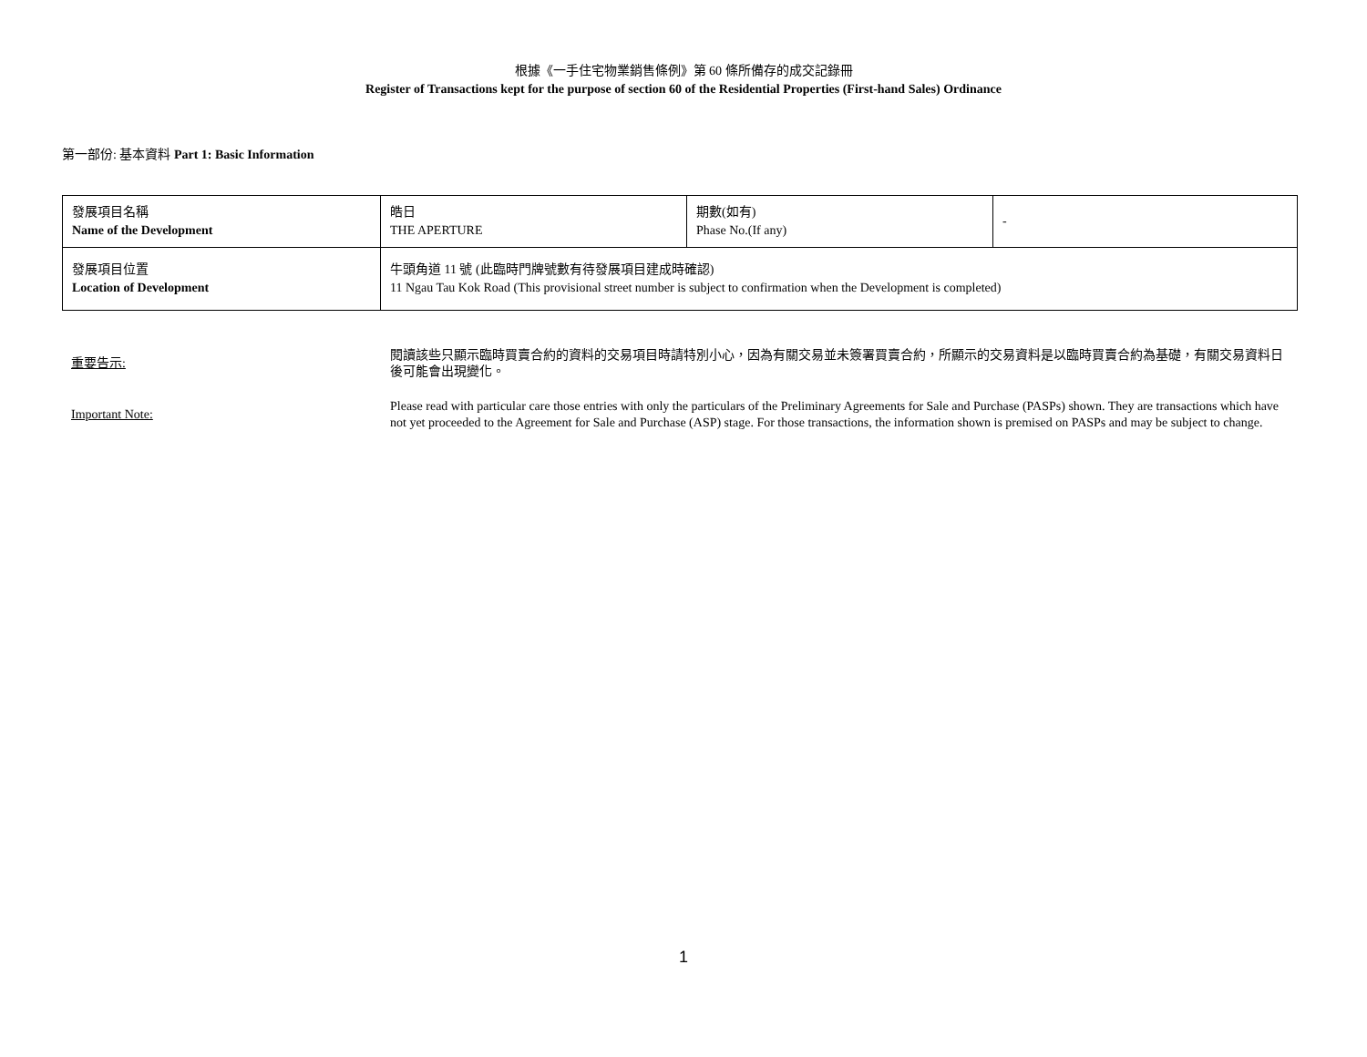根據《一手住宅物業銷售條例》第 60 條所備存的成交記錄冊
Register of Transactions kept for the purpose of section 60 of the Residential Properties (First-hand Sales) Ordinance
第一部份: 基本資料 Part 1: Basic Information
| 發展項目名稱 Name of the Development | 皓日 THE APERTURE | 期數(如有) Phase No.(If any) | - |
| 發展項目位置 Location of Development | 牛頭角道 11 號 (此臨時門牌號數有待發展項目建成時確認) 11 Ngau Tau Kok Road (This provisional street number is subject to confirmation when the Development is completed) | | |
重要告示:
閱讀該些只顯示臨時買賣合約的資料的交易項目時請特別小心，因為有關交易並未簽署買賣合約，所顯示的交易資料是以臨時買賣合約為基礎，有關交易資料日後可能會出現變化。
Important Note:
Please read with particular care those entries with only the particulars of the Preliminary Agreements for Sale and Purchase (PASPs) shown. They are transactions which have not yet proceeded to the Agreement for Sale and Purchase (ASP) stage. For those transactions, the information shown is premised on PASPs and may be subject to change.
1